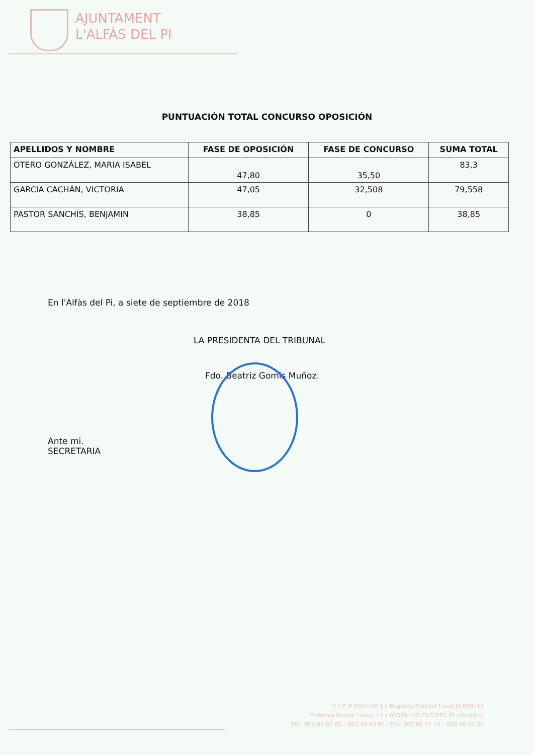AJUNTAMENT
L'ALFÀS DEL PI
PUNTUACIÓN TOTAL CONCURSO OPOSICIÓN
| APELLIDOS Y NOMBRE | FASE DE OPOSICIÓN | FASE DE CONCURSO | SUMA TOTAL |
| --- | --- | --- | --- |
| OTERO GONZÁLEZ, MARIA ISABEL | 47,80 | 35,50 | 83,3 |
| GARCIA CACHÁN, VICTORIA | 47,05 | 32,508 | 79,558 |
| PASTOR SANCHIS, BENJAMIN | 38,85 | 0 | 38,85 |
En l'Alfàs del Pi, a siete de septiembre de 2018
LA PRESIDENTA DEL TRIBUNAL
Fdo. Beatriz Gomis Muñoz.
Ante mi.
SECRETARIA
C.I.F. P-0301100-J • Registro Entidad Local 01030113
Federico García Lorca, 11 • 03580 L'ALFÀS DEL PI (Alicante)
Tfs.: 965 88 82 65 – 965 88 83 93 · Fax: 965 88 71 12 – 966 86 02 50